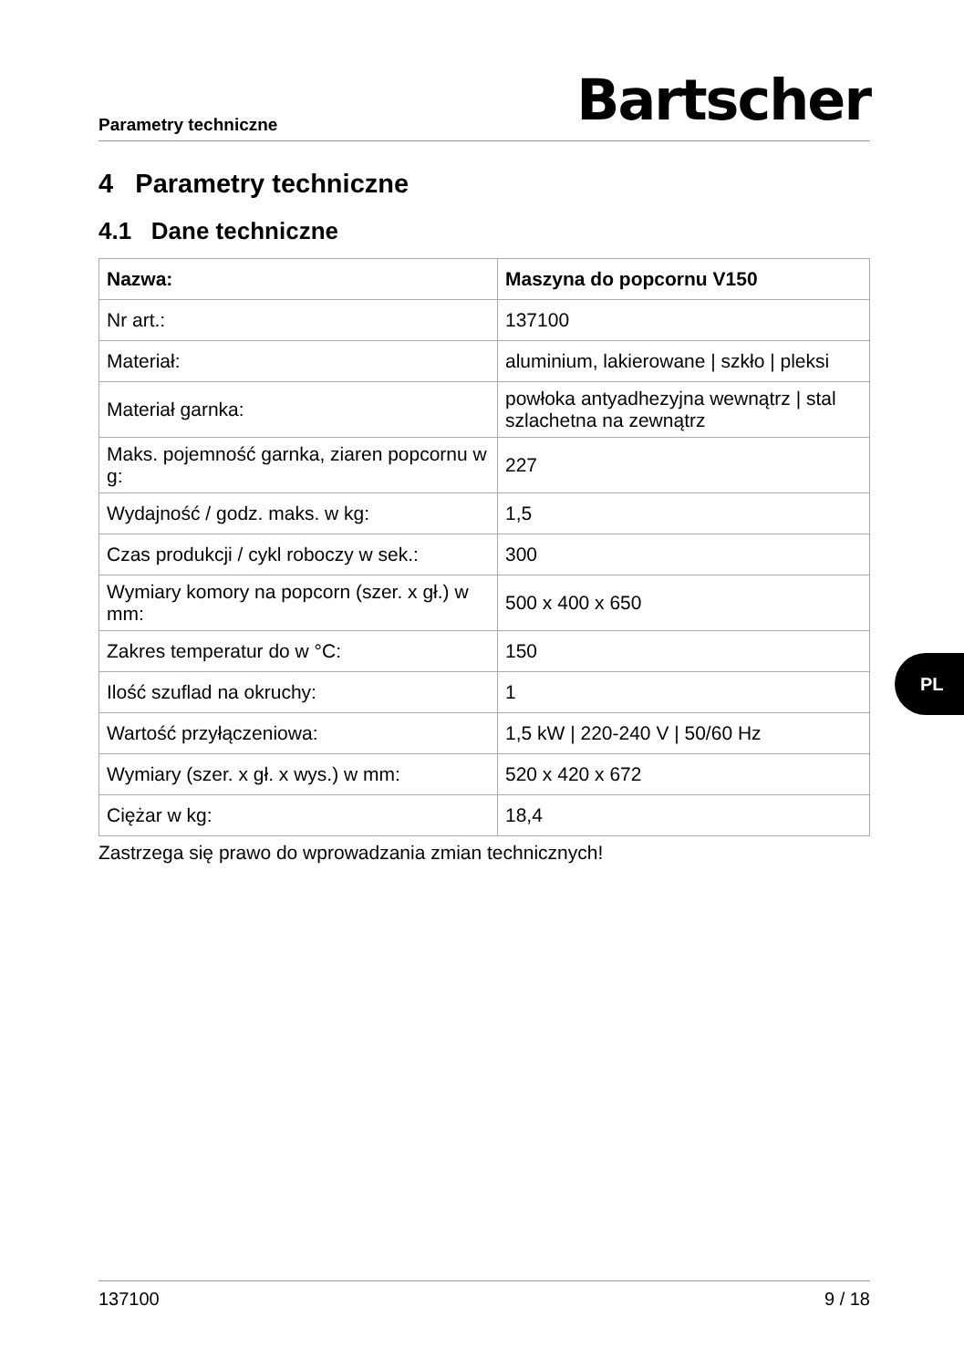Parametry techniczne Bartscher
4 Parametry techniczne
4.1 Dane techniczne
| Nazwa: | Maszyna do popcornu V150 |
| --- | --- |
| Nr art.: | 137100 |
| Materiał: | aluminium, lakierowane / szkło / pleksi |
| Materiał garnka: | powłoka antyadhezyjna wewnątrz / stal szlachetna na zewnątrz |
| Maks. pojemność garnka, ziaren popcornu w g: | 227 |
| Wydajność / godz. maks. w kg: | 1,5 |
| Czas produkcji / cykl roboczy w sek.: | 300 |
| Wymiary komory na popcorn (szer. x gł.) w mm: | 500 x 400 x 650 |
| Zakres temperatur do w °C: | 150 |
| Ilość szuflad na okruchy: | 1 |
| Wartość przyłączeniowa: | 1,5 kW / 220-240 V / 50/60 Hz |
| Wymiary (szer. x gł. x wys.) w mm: | 520 x 420 x 672 |
| Ciężar w kg: | 18,4 |
Zastrzega się prawo do wprowadzania zmian technicznych!
PL
137100 9 / 18